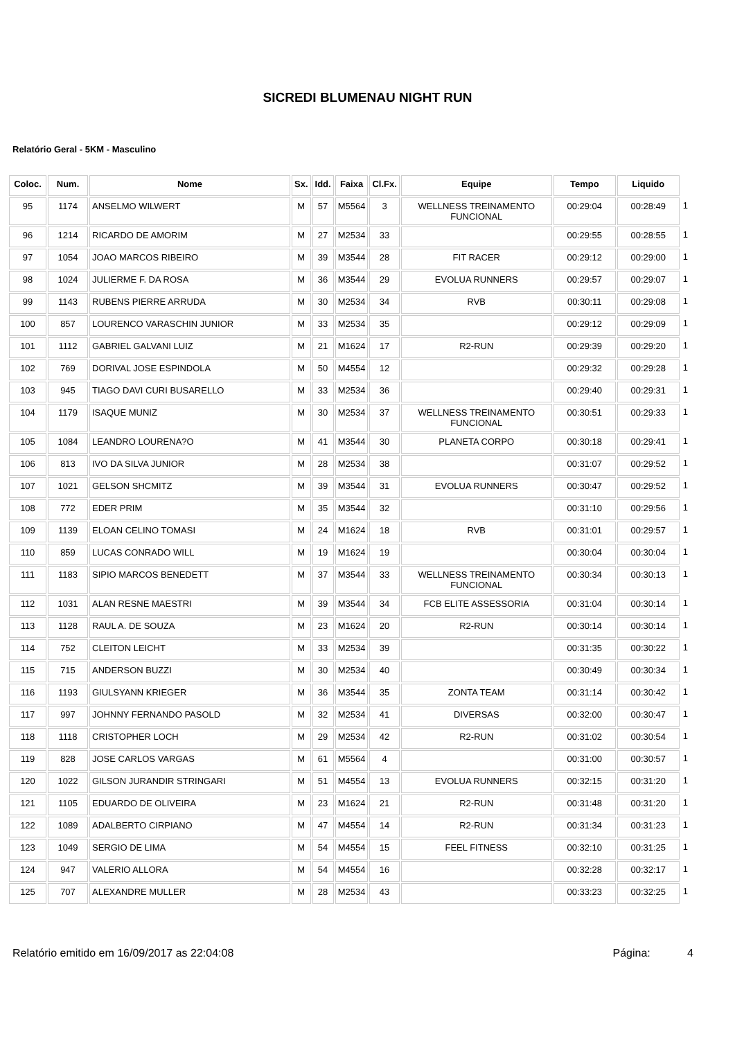SICREDI BLUMENAU NIGHT RUN
Relatório Geral - 5KM - Masculino
| Coloc. | Num. | Nome | Sx. | Idd. | Faixa | Cl.Fx. | Equipe | Tempo | Liquido | |
| --- | --- | --- | --- | --- | --- | --- | --- | --- | --- | --- |
| 95 | 1174 | ANSELMO WILWERT | M | 57 | M5564 | 3 | WELLNESS TREINAMENTO FUNCIONAL | 00:29:04 | 00:28:49 | 1 |
| 96 | 1214 | RICARDO DE AMORIM | M | 27 | M2534 | 33 | | 00:29:55 | 00:28:55 | 1 |
| 97 | 1054 | JOAO MARCOS RIBEIRO | M | 39 | M3544 | 28 | FIT RACER | 00:29:12 | 00:29:00 | 1 |
| 98 | 1024 | JULIERME F. DA ROSA | M | 36 | M3544 | 29 | EVOLUA RUNNERS | 00:29:57 | 00:29:07 | 1 |
| 99 | 1143 | RUBENS PIERRE ARRUDA | M | 30 | M2534 | 34 | RVB | 00:30:11 | 00:29:08 | 1 |
| 100 | 857 | LOURENCO VARASCHIN JUNIOR | M | 33 | M2534 | 35 | | 00:29:12 | 00:29:09 | 1 |
| 101 | 1112 | GABRIEL GALVANI LUIZ | M | 21 | M1624 | 17 | R2-RUN | 00:29:39 | 00:29:20 | 1 |
| 102 | 769 | DORIVAL JOSE ESPINDOLA | M | 50 | M4554 | 12 | | 00:29:32 | 00:29:28 | 1 |
| 103 | 945 | TIAGO DAVI CURI BUSARELLO | M | 33 | M2534 | 36 | | 00:29:40 | 00:29:31 | 1 |
| 104 | 1179 | ISAQUE MUNIZ | M | 30 | M2534 | 37 | WELLNESS TREINAMENTO FUNCIONAL | 00:30:51 | 00:29:33 | 1 |
| 105 | 1084 | LEANDRO LOURENA?O | M | 41 | M3544 | 30 | PLANETA CORPO | 00:30:18 | 00:29:41 | 1 |
| 106 | 813 | IVO DA SILVA JUNIOR | M | 28 | M2534 | 38 | | 00:31:07 | 00:29:52 | 1 |
| 107 | 1021 | GELSON SHCMITZ | M | 39 | M3544 | 31 | EVOLUA RUNNERS | 00:30:47 | 00:29:52 | 1 |
| 108 | 772 | EDER PRIM | M | 35 | M3544 | 32 | | 00:31:10 | 00:29:56 | 1 |
| 109 | 1139 | ELOAN CELINO TOMASI | M | 24 | M1624 | 18 | RVB | 00:31:01 | 00:29:57 | 1 |
| 110 | 859 | LUCAS CONRADO WILL | M | 19 | M1624 | 19 | | 00:30:04 | 00:30:04 | 1 |
| 111 | 1183 | SIPIO MARCOS BENEDETT | M | 37 | M3544 | 33 | WELLNESS TREINAMENTO FUNCIONAL | 00:30:34 | 00:30:13 | 1 |
| 112 | 1031 | ALAN RESNE MAESTRI | M | 39 | M3544 | 34 | FCB ELITE ASSESSORIA | 00:31:04 | 00:30:14 | 1 |
| 113 | 1128 | RAUL A. DE SOUZA | M | 23 | M1624 | 20 | R2-RUN | 00:30:14 | 00:30:14 | 1 |
| 114 | 752 | CLEITON LEICHT | M | 33 | M2534 | 39 | | 00:31:35 | 00:30:22 | 1 |
| 115 | 715 | ANDERSON BUZZI | M | 30 | M2534 | 40 | | 00:30:49 | 00:30:34 | 1 |
| 116 | 1193 | GIULSYANN KRIEGER | M | 36 | M3544 | 35 | ZONTA TEAM | 00:31:14 | 00:30:42 | 1 |
| 117 | 997 | JOHNNY FERNANDO PASOLD | M | 32 | M2534 | 41 | DIVERSAS | 00:32:00 | 00:30:47 | 1 |
| 118 | 1118 | CRISTOPHER LOCH | M | 29 | M2534 | 42 | R2-RUN | 00:31:02 | 00:30:54 | 1 |
| 119 | 828 | JOSE CARLOS VARGAS | M | 61 | M5564 | 4 | | 00:31:00 | 00:30:57 | 1 |
| 120 | 1022 | GILSON JURANDIR STRINGARI | M | 51 | M4554 | 13 | EVOLUA RUNNERS | 00:32:15 | 00:31:20 | 1 |
| 121 | 1105 | EDUARDO DE OLIVEIRA | M | 23 | M1624 | 21 | R2-RUN | 00:31:48 | 00:31:20 | 1 |
| 122 | 1089 | ADALBERTO CIRPIANO | M | 47 | M4554 | 14 | R2-RUN | 00:31:34 | 00:31:23 | 1 |
| 123 | 1049 | SERGIO DE LIMA | M | 54 | M4554 | 15 | FEEL FITNESS | 00:32:10 | 00:31:25 | 1 |
| 124 | 947 | VALERIO ALLORA | M | 54 | M4554 | 16 | | 00:32:28 | 00:32:17 | 1 |
| 125 | 707 | ALEXANDRE MULLER | M | 28 | M2534 | 43 | | 00:33:23 | 00:32:25 | 1 |
Relatório emitido em 16/09/2017 as 22:04:08 Página: 4